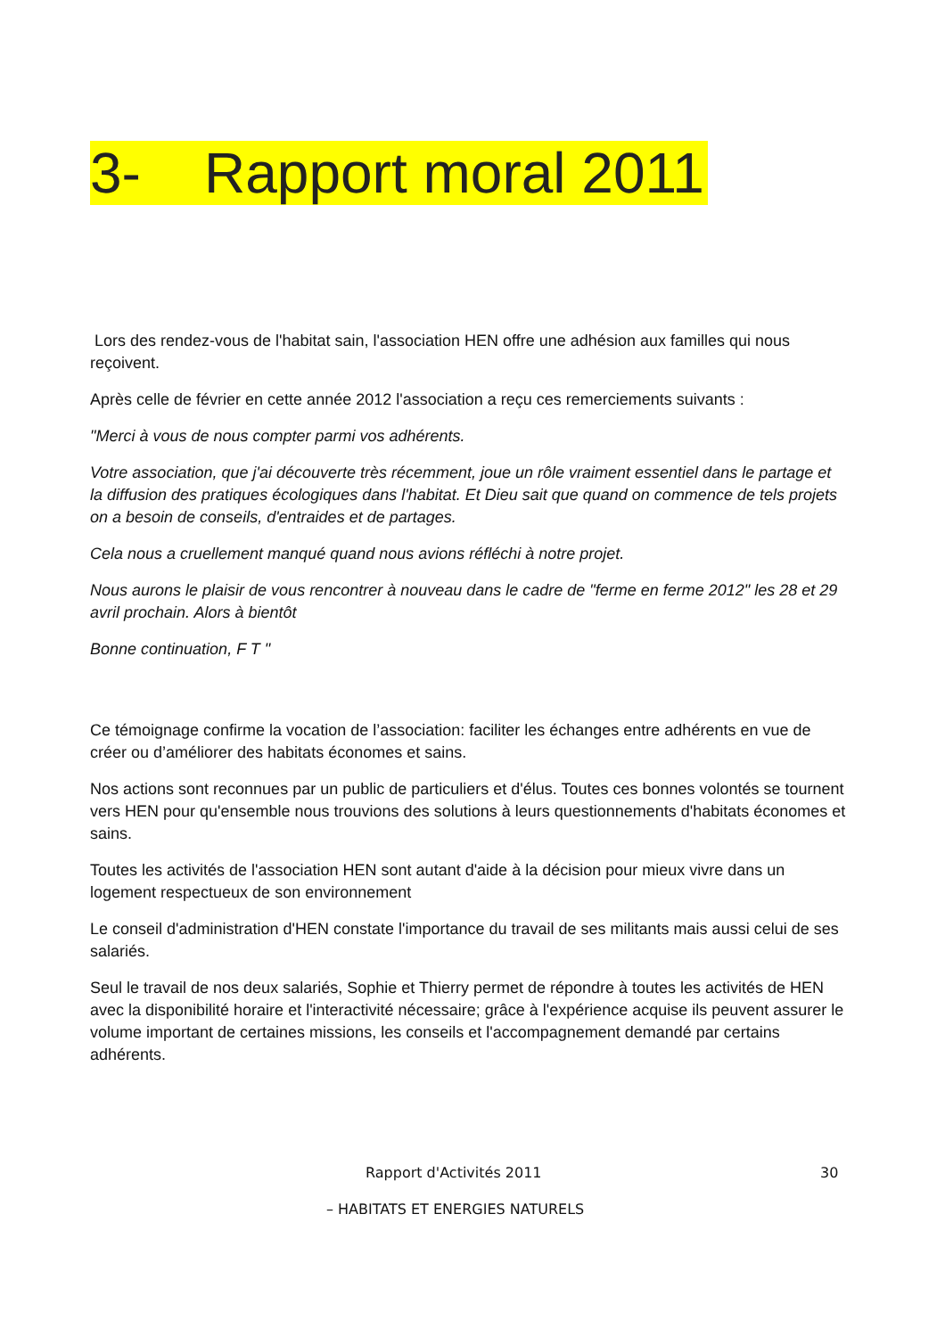3- Rapport moral 2011
Lors des rendez-vous de l'habitat sain, l'association HEN offre une adhésion aux familles qui nous reçoivent.
Après celle de février en cette année 2012 l'association a reçu ces remerciements suivants :
"Merci à vous de nous compter parmi vos adhérents.
Votre association, que j'ai découverte très récemment, joue un rôle vraiment essentiel dans le partage et la diffusion des pratiques écologiques dans l'habitat. Et Dieu sait que quand on commence de tels projets on a besoin de conseils, d'entraides et de partages.
Cela nous a cruellement manqué quand nous avions réfléchi à notre projet.
Nous aurons le plaisir de vous rencontrer à nouveau dans le cadre de "ferme en ferme 2012" les 28 et 29 avril prochain. Alors à bientôt
Bonne continuation, F T "
Ce témoignage confirme la vocation de l’association: faciliter les échanges entre adhérents en vue de créer ou d’améliorer des habitats économes et sains.
Nos actions sont reconnues par un public de particuliers et d'élus. Toutes ces bonnes volontés se tournent vers HEN pour qu'ensemble nous trouvions des solutions à leurs questionnements d'habitats économes et sains.
Toutes les activités de l'association HEN sont autant d'aide à la décision pour mieux vivre dans un logement respectueux de son environnement
Le conseil d'administration d'HEN constate l'importance du travail de ses militants mais aussi celui de ses salariés.
Seul le travail de nos deux salariés, Sophie et Thierry permet de répondre à toutes les activités de HEN avec la disponibilité horaire et l'interactivité nécessaire; grâce à l'expérience acquise ils peuvent assurer le volume important de certaines missions, les conseils et l'accompagnement demandé par certains adhérents.
Rapport d'Activités 2011 30
– HABITATS ET ENERGIES NATURELS